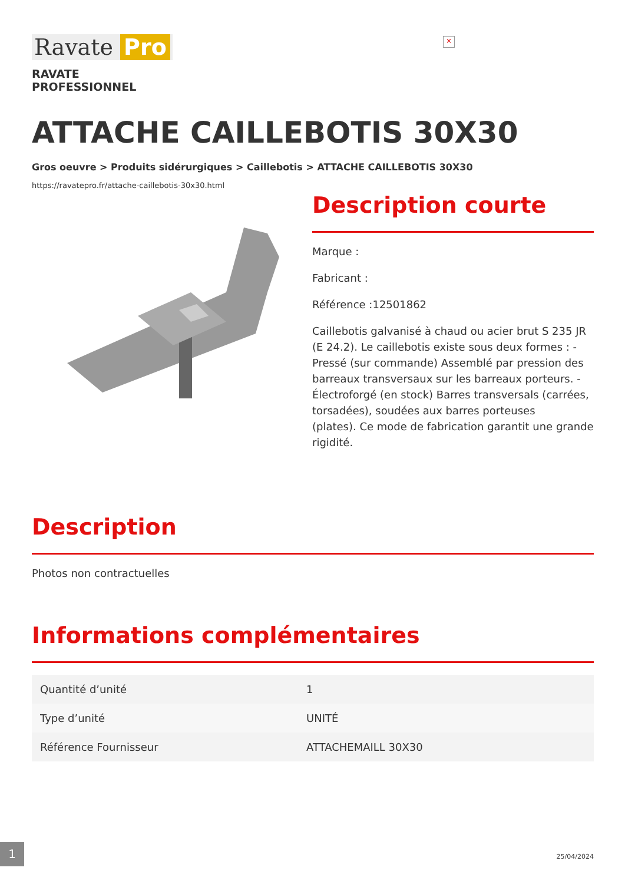×
Ravate Pro
RAVATE
PROFESSIONNEL
ATTACHE CAILLEBOTIS 30X30
Gros oeuvre > Produits sidérurgiques > Caillebotis > ATTACHE CAILLEBOTIS 30X30
https://ravatepro.fr/attache-caillebotis-30x30.html
Description courte
Marque :
Fabricant :
Référence :12501862
Caillebotis galvanisé à chaud ou acier brut S 235 JR (E 24.2). Le caillebotis existe sous deux formes : - Pressé (sur commande) Assemblé par pression des barreaux transversaux sur les barreaux porteurs. - Électroforgé (en stock) Barres transversals (carrées, torsadées), soudées aux barres porteuses
(plates). Ce mode de fabrication garantit une grande rigidité.
Description
Photos non contractuelles
Informations complémentaires
| Quantité d’unité | 1 |
| Type d’unité | UNITÉ |
| Référence Fournisseur | ATTACHEMAILL 30X30 |
1
25/04/2024